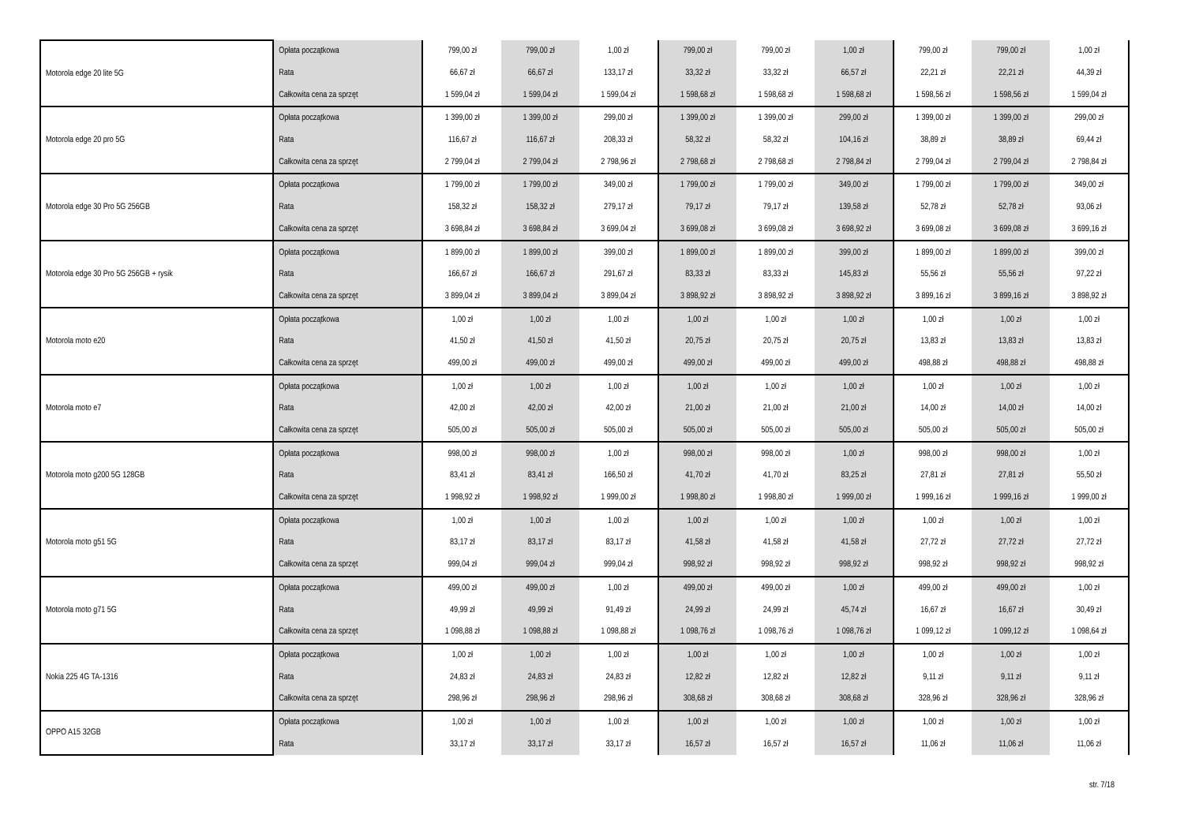| Motorola edge 20 lite 5G | Opłata początkowa | 799,00 zł | 799,00 zł | 1,00 zł | 799,00 zł | 799,00 zł | 1,00 zł | 799,00 zł | 799,00 zł | 1,00 zł |
| | Rata | 66,67 zł | 66,67 zł | 133,17 zł | 33,32 zł | 33,32 zł | 66,57 zł | 22,21 zł | 22,21 zł | 44,39 zł |
| | Całkowita cena za sprzęt | 1 599,04 zł | 1 599,04 zł | 1 599,04 zł | 1 598,68 zł | 1 598,68 zł | 1 598,68 zł | 1 598,56 zł | 1 598,56 zł | 1 599,04 zł |
| Motorola edge 20 pro 5G | Opłata początkowa | 1 399,00 zł | 1 399,00 zł | 299,00 zł | 1 399,00 zł | 1 399,00 zł | 299,00 zł | 1 399,00 zł | 1 399,00 zł | 299,00 zł |
| | Rata | 116,67 zł | 116,67 zł | 208,33 zł | 58,32 zł | 58,32 zł | 104,16 zł | 38,89 zł | 38,89 zł | 69,44 zł |
| | Całkowita cena za sprzęt | 2 799,04 zł | 2 799,04 zł | 2 798,96 zł | 2 798,68 zł | 2 798,68 zł | 2 798,84 zł | 2 799,04 zł | 2 799,04 zł | 2 798,84 zł |
| Motorola edge 30 Pro 5G 256GB | Opłata początkowa | 1 799,00 zł | 1 799,00 zł | 349,00 zł | 1 799,00 zł | 1 799,00 zł | 349,00 zł | 1 799,00 zł | 1 799,00 zł | 349,00 zł |
| | Rata | 158,32 zł | 158,32 zł | 279,17 zł | 79,17 zł | 79,17 zł | 139,58 zł | 52,78 zł | 52,78 zł | 93,06 zł |
| | Całkowita cena za sprzęt | 3 698,84 zł | 3 698,84 zł | 3 699,04 zł | 3 699,08 zł | 3 699,08 zł | 3 698,92 zł | 3 699,08 zł | 3 699,08 zł | 3 699,16 zł |
| Motorola edge 30 Pro 5G 256GB + rysik | Opłata początkowa | 1 899,00 zł | 1 899,00 zł | 399,00 zł | 1 899,00 zł | 1 899,00 zł | 399,00 zł | 1 899,00 zł | 1 899,00 zł | 399,00 zł |
| | Rata | 166,67 zł | 166,67 zł | 291,67 zł | 83,33 zł | 83,33 zł | 145,83 zł | 55,56 zł | 55,56 zł | 97,22 zł |
| | Całkowita cena za sprzęt | 3 899,04 zł | 3 899,04 zł | 3 899,04 zł | 3 898,92 zł | 3 898,92 zł | 3 898,92 zł | 3 899,16 zł | 3 899,16 zł | 3 898,92 zł |
| Motorola moto e20 | Opłata początkowa | 1,00 zł | 1,00 zł | 1,00 zł | 1,00 zł | 1,00 zł | 1,00 zł | 1,00 zł | 1,00 zł | 1,00 zł |
| | Rata | 41,50 zł | 41,50 zł | 41,50 zł | 20,75 zł | 20,75 zł | 20,75 zł | 13,83 zł | 13,83 zł | 13,83 zł |
| | Całkowita cena za sprzęt | 499,00 zł | 499,00 zł | 499,00 zł | 499,00 zł | 499,00 zł | 499,00 zł | 498,88 zł | 498,88 zł | 498,88 zł |
| Motorola moto e7 | Opłata początkowa | 1,00 zł | 1,00 zł | 1,00 zł | 1,00 zł | 1,00 zł | 1,00 zł | 1,00 zł | 1,00 zł | 1,00 zł |
| | Rata | 42,00 zł | 42,00 zł | 42,00 zł | 21,00 zł | 21,00 zł | 21,00 zł | 14,00 zł | 14,00 zł | 14,00 zł |
| | Całkowita cena za sprzęt | 505,00 zł | 505,00 zł | 505,00 zł | 505,00 zł | 505,00 zł | 505,00 zł | 505,00 zł | 505,00 zł | 505,00 zł |
| Motorola moto g200 5G 128GB | Opłata początkowa | 998,00 zł | 998,00 zł | 1,00 zł | 998,00 zł | 998,00 zł | 1,00 zł | 998,00 zł | 998,00 zł | 1,00 zł |
| | Rata | 83,41 zł | 83,41 zł | 166,50 zł | 41,70 zł | 41,70 zł | 83,25 zł | 27,81 zł | 27,81 zł | 55,50 zł |
| | Całkowita cena za sprzęt | 1 998,92 zł | 1 998,92 zł | 1 999,00 zł | 1 998,80 zł | 1 998,80 zł | 1 999,00 zł | 1 999,16 zł | 1 999,16 zł | 1 999,00 zł |
| Motorola moto g51 5G | Opłata początkowa | 1,00 zł | 1,00 zł | 1,00 zł | 1,00 zł | 1,00 zł | 1,00 zł | 1,00 zł | 1,00 zł | 1,00 zł |
| | Rata | 83,17 zł | 83,17 zł | 83,17 zł | 41,58 zł | 41,58 zł | 41,58 zł | 27,72 zł | 27,72 zł | 27,72 zł |
| | Całkowita cena za sprzęt | 999,04 zł | 999,04 zł | 999,04 zł | 998,92 zł | 998,92 zł | 998,92 zł | 998,92 zł | 998,92 zł | 998,92 zł |
| Motorola moto g71 5G | Opłata początkowa | 499,00 zł | 499,00 zł | 1,00 zł | 499,00 zł | 499,00 zł | 1,00 zł | 499,00 zł | 499,00 zł | 1,00 zł |
| | Rata | 49,99 zł | 49,99 zł | 91,49 zł | 24,99 zł | 24,99 zł | 45,74 zł | 16,67 zł | 16,67 zł | 30,49 zł |
| | Całkowita cena za sprzęt | 1 098,88 zł | 1 098,88 zł | 1 098,88 zł | 1 098,76 zł | 1 098,76 zł | 1 098,76 zł | 1 099,12 zł | 1 099,12 zł | 1 098,64 zł |
| Nokia 225 4G TA-1316 | Opłata początkowa | 1,00 zł | 1,00 zł | 1,00 zł | 1,00 zł | 1,00 zł | 1,00 zł | 1,00 zł | 1,00 zł | 1,00 zł |
| | Rata | 24,83 zł | 24,83 zł | 24,83 zł | 12,82 zł | 12,82 zł | 12,82 zł | 9,11 zł | 9,11 zł | 9,11 zł |
| | Całkowita cena za sprzęt | 298,96 zł | 298,96 zł | 298,96 zł | 308,68 zł | 308,68 zł | 308,68 zł | 328,96 zł | 328,96 zł | 328,96 zł |
| OPPO A15 32GB | Opłata początkowa | 1,00 zł | 1,00 zł | 1,00 zł | 1,00 zł | 1,00 zł | 1,00 zł | 1,00 zł | 1,00 zł | 1,00 zł |
| | Rata | 33,17 zł | 33,17 zł | 33,17 zł | 16,57 zł | 16,57 zł | 16,57 zł | 11,06 zł | 11,06 zł | 11,06 zł |
str. 7/18